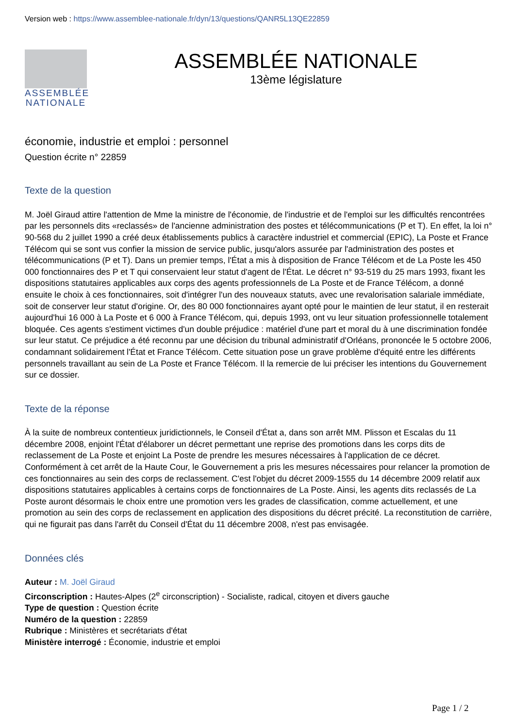Version web : https://www.assemblee-nationale.fr/dyn/13/questions/QANR5L13QE22859
ASSEMBLÉE
NATIONALE
ASSEMBLÉE NATIONALE
13ème législature
économie, industrie et emploi : personnel
Question écrite n° 22859
Texte de la question
M. Joël Giraud attire l'attention de Mme la ministre de l'économie, de l'industrie et de l'emploi sur les difficultés rencontrées par les personnels dits «reclassés» de l'ancienne administration des postes et télécommunications (P et T). En effet, la loi n° 90-568 du 2 juillet 1990 a créé deux établissements publics à caractère industriel et commercial (EPIC), La Poste et France Télécom qui se sont vus confier la mission de service public, jusqu'alors assurée par l'administration des postes et télécommunications (P et T). Dans un premier temps, l'État a mis à disposition de France Télécom et de La Poste les 450 000 fonctionnaires des P et T qui conservaient leur statut d'agent de l'État. Le décret n° 93-519 du 25 mars 1993, fixant les dispositions statutaires applicables aux corps des agents professionnels de La Poste et de France Télécom, a donné ensuite le choix à ces fonctionnaires, soit d'intégrer l'un des nouveaux statuts, avec une revalorisation salariale immédiate, soit de conserver leur statut d'origine. Or, des 80 000 fonctionnaires ayant opté pour le maintien de leur statut, il en resterait aujourd'hui 16 000 à La Poste et 6 000 à France Télécom, qui, depuis 1993, ont vu leur situation professionnelle totalement bloquée. Ces agents s'estiment victimes d'un double préjudice : matériel d'une part et moral du à une discrimination fondée sur leur statut. Ce préjudice a été reconnu par une décision du tribunal administratif d'Orléans, prononcée le 5 octobre 2006, condamnant solidairement l'État et France Télécom. Cette situation pose un grave problème d'équité entre les différents personnels travaillant au sein de La Poste et France Télécom. Il la remercie de lui préciser les intentions du Gouvernement sur ce dossier.
Texte de la réponse
À la suite de nombreux contentieux juridictionnels, le Conseil d'État a, dans son arrêt MM. Plisson et Escalas du 11 décembre 2008, enjoint l'État d'élaborer un décret permettant une reprise des promotions dans les corps dits de reclassement de La Poste et enjoint La Poste de prendre les mesures nécessaires à l'application de ce décret. Conformément à cet arrêt de la Haute Cour, le Gouvernement a pris les mesures nécessaires pour relancer la promotion de ces fonctionnaires au sein des corps de reclassement. C'est l'objet du décret 2009-1555 du 14 décembre 2009 relatif aux dispositions statutaires applicables à certains corps de fonctionnaires de La Poste. Ainsi, les agents dits reclassés de La Poste auront désormais le choix entre une promotion vers les grades de classification, comme actuellement, et une promotion au sein des corps de reclassement en application des dispositions du décret précité. La reconstitution de carrière, qui ne figurait pas dans l'arrêt du Conseil d'État du 11 décembre 2008, n'est pas envisagée.
Données clés
Auteur : M. Joël Giraud
Circonscription : Hautes-Alpes (2<sup>e</sup> circonscription) - Socialiste, radical, citoyen et divers gauche
Type de question : Question écrite
Numéro de la question : 22859
Rubrique : Ministères et secrétariats d'état
Ministère interrogé : Économie, industrie et emploi
Page 1 / 2